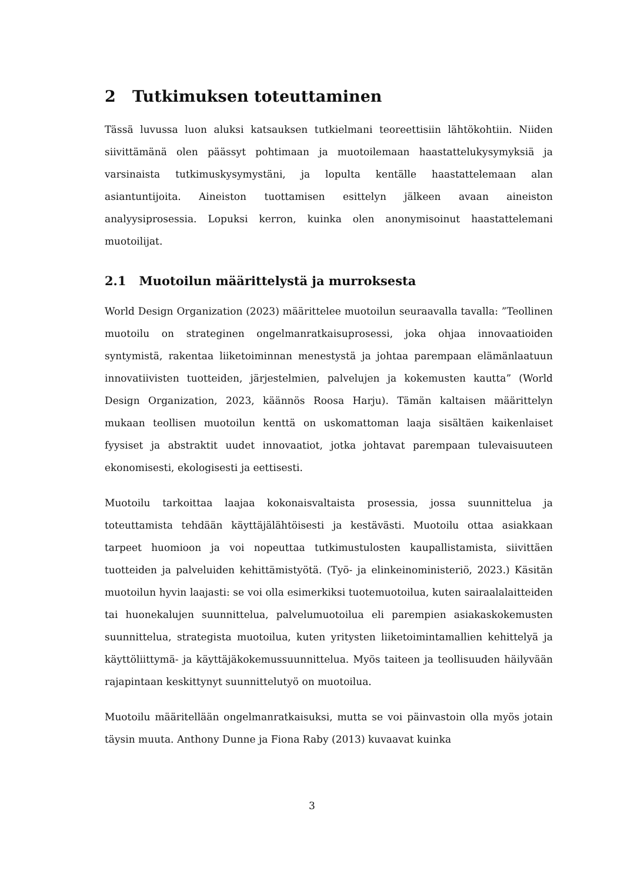2 Tutkimuksen toteuttaminen
Tässä luvussa luon aluksi katsauksen tutkielmani teoreettisiin lähtökohtiin. Niiden siivittämänä olen päässyt pohtimaan ja muotoilemaan haastattelukysymyksiä ja varsinaista tutkimuskysymystäni, ja lopulta kentälle haastattelemaan alan asiantuntijoita. Aineiston tuottamisen esittelyn jälkeen avaan aineiston analyysiprosessia. Lopuksi kerron, kuinka olen anonymisoinut haastattelemani muotoilijat.
2.1 Muotoilun määrittelystä ja murroksesta
World Design Organization (2023) määrittelee muotoilun seuraavalla tavalla: ”Teollinen muotoilu on strateginen ongelmanratkaisuprosessi, joka ohjaa innovaatioiden syntymistä, rakentaa liiketoiminnan menestystä ja johtaa parempaan elämänlaatuun innovatiivisten tuotteiden, järjestelmien, palvelujen ja kokemusten kautta” (World Design Organization, 2023, käännös Roosa Harju). Tämän kaltaisen määrittelyn mukaan teollisen muotoilun kenttä on uskomattoman laaja sisältäen kaikenlaiset fyysiset ja abstraktit uudet innovaatiot, jotka johtavat parempaan tulevaisuuteen ekonomisesti, ekologisesti ja eettisesti.
Muotoilu tarkoittaa laajaa kokonaisvaltaista prosessia, jossa suunnittelua ja toteuttamista tehdään käyttäjälähtöisesti ja kestävästi. Muotoilu ottaa asiakkaan tarpeet huomioon ja voi nopeuttaa tutkimustulosten kaupallistamista, siivittäen tuotteiden ja palveluiden kehittämistyötä. (Työ- ja elinkeinoministeriö, 2023.) Käsitän muotoilun hyvin laajasti: se voi olla esimerkiksi tuotemuotoilua, kuten sairaalalaitteiden tai huonekalujen suunnittelua, palvelumuotoilua eli parempien asiakaskokemusten suunnittelua, strategista muotoilua, kuten yritysten liiketoimintamallien kehittelyä ja käyttöliittymä- ja käyttäjäkokemussuunnittelua. Myös taiteen ja teollisuuden häilyvään rajapintaan keskittynyt suunnittelutyö on muotoilua.
Muotoilu määritellään ongelmanratkaisuksi, mutta se voi päinvastoin olla myös jotain täysin muuta. Anthony Dunne ja Fiona Raby (2013) kuvaavat kuinka
3